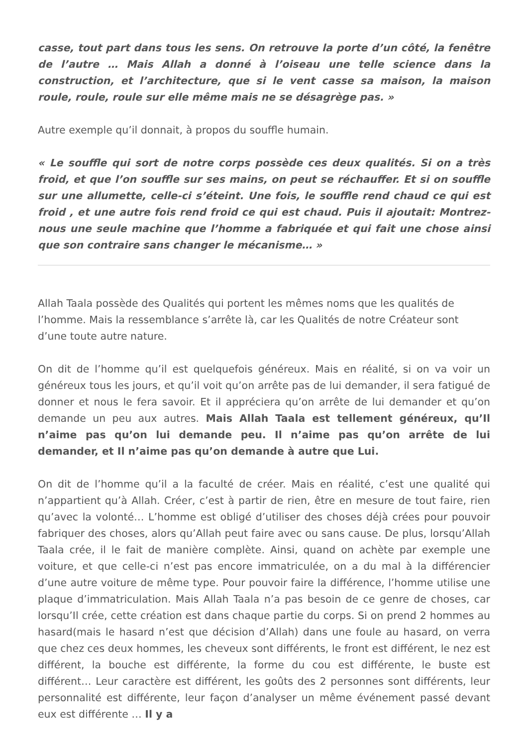casse, tout part dans tous les sens. On retrouve la porte d’un côté, la fenêtre de l’autre … Mais Allah a donné à l’oiseau une telle science dans la construction, et l’architecture, que si le vent casse sa maison, la maison roule, roule, roule sur elle même mais ne se désagrège pas. »
Autre exemple qu’il donnait, à propos du souffle humain.
« Le souffle qui sort de notre corps possède ces deux qualités. Si on a très froid, et que l’on souffle sur ses mains, on peut se réchauffer. Et si on souffle sur une allumette, celle-ci s’éteint. Une fois, le souffle rend chaud ce qui est froid , et une autre fois rend froid ce qui est chaud. Puis il ajoutait: Montrez-nous une seule machine que l’homme a fabriquée et qui fait une chose ainsi que son contraire sans changer le mécanisme… »
Allah Taala possède des Qualités qui portent les mêmes noms que les qualités de l’homme. Mais la ressemblance s’arrête là, car les Qualités de notre Créateur sont d’une toute autre nature.
On dit de l’homme qu’il est quelquefois généreux. Mais en réalité, si on va voir un généreux tous les jours, et qu’il voit qu’on arrête pas de lui demander, il sera fatigué de donner et nous le fera savoir. Et il appréciera qu’on arrête de lui demander et qu’on demande un peu aux autres. Mais Allah Taala est tellement généreux, qu’Il n’aime pas qu’on lui demande peu. Il n’aime pas qu’on arrête de lui demander, et Il n’aime pas qu’on demande à autre que Lui.
On dit de l’homme qu’il a la faculté de créer. Mais en réalité, c’est une qualité qui n’appartient qu’à Allah. Créer, c’est à partir de rien, être en mesure de tout faire, rien qu’avec la volonté… L’homme est obligé d’utiliser des choses déjà crées pour pouvoir fabriquer des choses, alors qu’Allah peut faire avec ou sans cause. De plus, lorsqu’Allah Taala crée, il le fait de manière complète. Ainsi, quand on achète par exemple une voiture, et que celle-ci n’est pas encore immatriculée, on a du mal à la différencier d’une autre voiture de même type. Pour pouvoir faire la différence, l’homme utilise une plaque d’immatriculation. Mais Allah Taala n’a pas besoin de ce genre de choses, car lorsqu’Il crée, cette création est dans chaque partie du corps. Si on prend 2 hommes au hasard(mais le hasard n’est que décision d’Allah) dans une foule au hasard, on verra que chez ces deux hommes, les cheveux sont différents, le front est différent, le nez est différent, la bouche est différente, la forme du cou est différente, le buste est différent… Leur caractère est différent, les goûts des 2 personnes sont différents, leur personnalité est différente, leur façon d’analyser un même événement passé devant eux est différente … Il y a